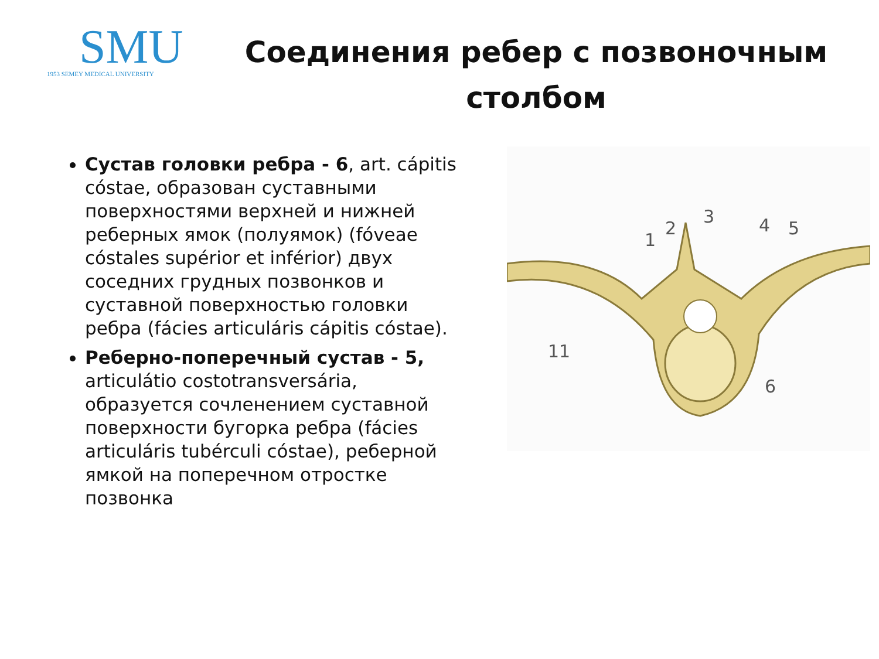SMU
1953 SEMEY MEDICAL UNIVERSITY
Соединения ребер с позвоночным
столбом
Сустав головки ребра - 6, art. cápitis cóstae, образован суставными поверхностями верхней и нижней реберных ямок (полуямок) (fóveae cóstales supérior et inférior) двух соседних грудных позвонков и суставной поверхностью головки ребра (fácies articuláris cápitis cóstae).
Реберно-поперечный сустав - 5, articulátio costotransversária, образуется сочленением суставной поверхности бугорка ребра (fácies articuláris tubérculi cóstae), реберной ямкой на поперечном отростке позвонка
1
2
3
4
5
11
6